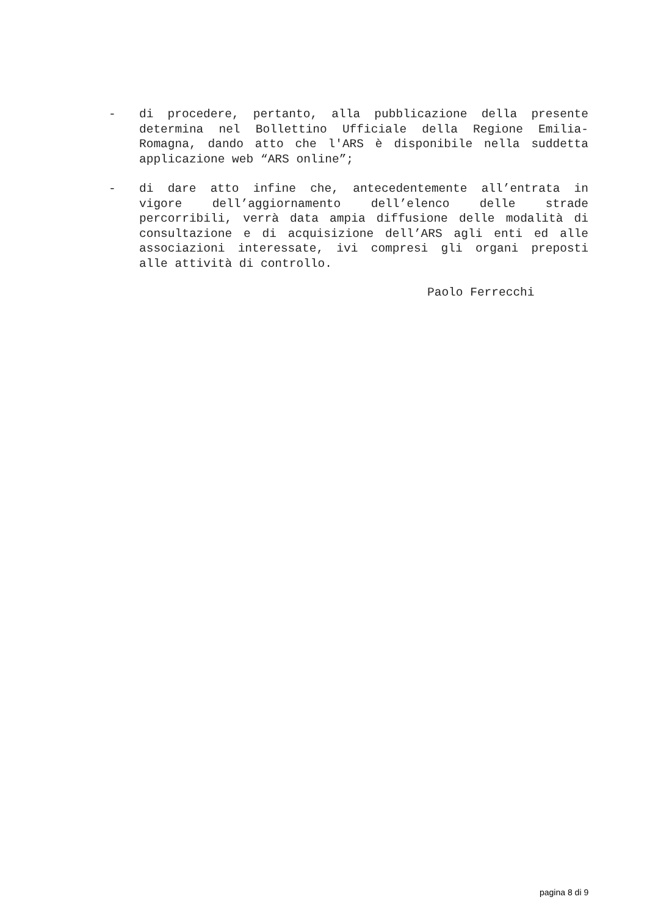- di procedere, pertanto, alla pubblicazione della presente determina nel Bollettino Ufficiale della Regione Emilia-Romagna, dando atto che l'ARS è disponibile nella suddetta applicazione web “ARS online”;
- di dare atto infine che, antecedentemente all’entrata in vigore dell’aggiornamento dell’elenco delle strade percorribili, verrà data ampia diffusione delle modalità di consultazione e di acquisizione dell’ARS agli enti ed alle associazioni interessate, ivi compresi gli organi preposti alle attività di controllo.
Paolo Ferrecchi
pagina 8 di 9